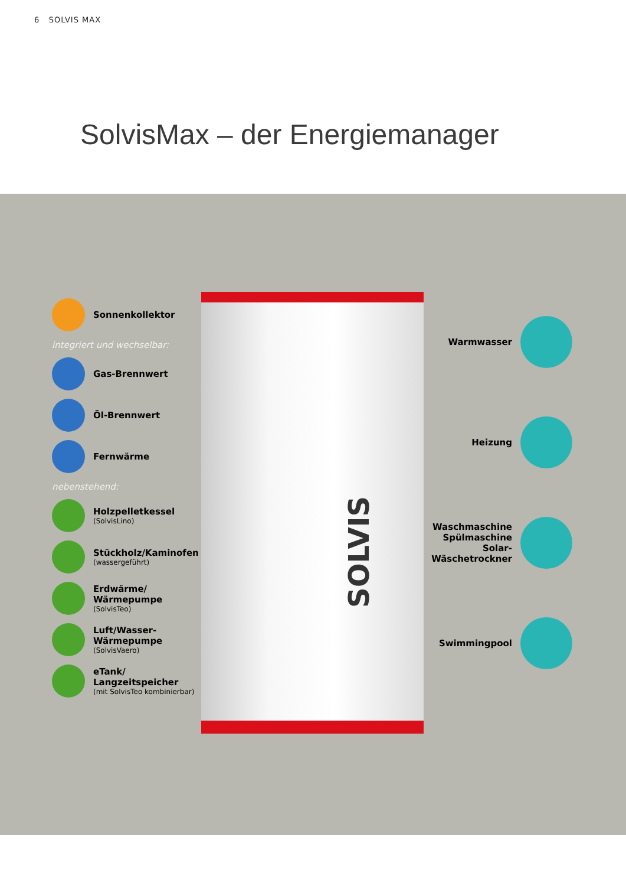6 SOLVIS MAX
SolvisMax – der Energiemanager
SOLVIS
Sonnenkollektor
integriert und wechselbar:
Gas-Brennwert
Öl-Brennwert
Fernwärme
nebenstehend:
Holzpelletkessel
(SolvisLino)
Stückholz/Kaminofen
(wassergeführt)
Erdwärme/
Wärmepumpe
(SolvisTeo)
Luft/Wasser-
Wärmepumpe
(SolvisVaero)
eTank/
Langzeitspeicher
(mit SolvisTeo kombinierbar)
Warmwasser
Heizung
Waschmaschine
Spülmaschine
Solar-
Wäschetrockner
Swimmingpool